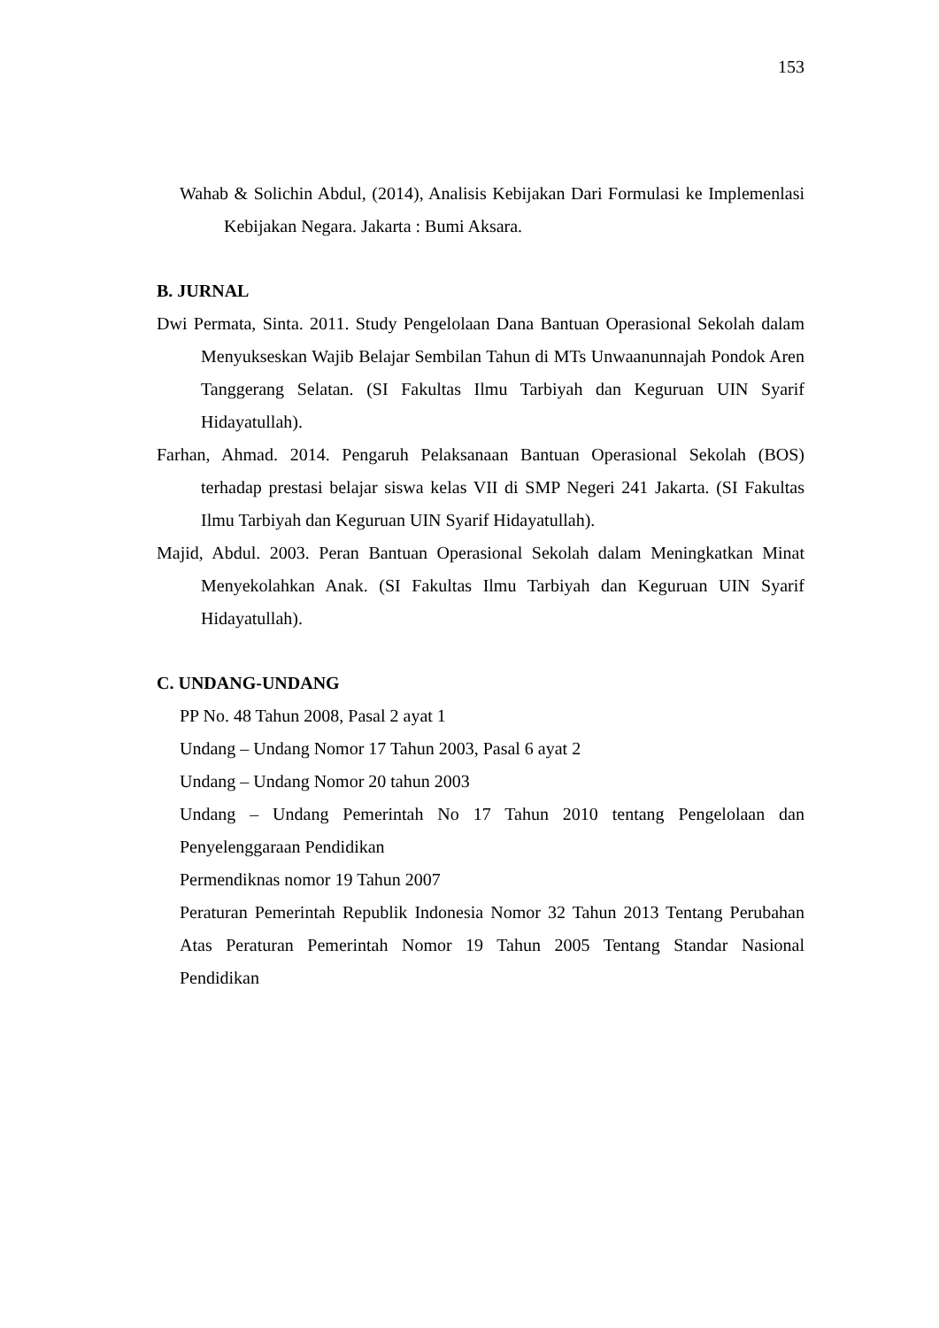153
Wahab & Solichin Abdul, (2014), Analisis Kebijakan Dari Formulasi ke Implemenlasi Kebijakan Negara. Jakarta : Bumi Aksara.
B. JURNAL
Dwi Permata, Sinta. 2011. Study Pengelolaan Dana Bantuan Operasional Sekolah dalam Menyukseskan Wajib Belajar Sembilan Tahun di MTs Unwaanunnajah Pondok Aren Tanggerang Selatan. (SI Fakultas Ilmu Tarbiyah dan Keguruan UIN Syarif Hidayatullah).
Farhan, Ahmad. 2014. Pengaruh Pelaksanaan Bantuan Operasional Sekolah (BOS) terhadap prestasi belajar siswa kelas VII di SMP Negeri 241 Jakarta. (SI Fakultas Ilmu Tarbiyah dan Keguruan UIN Syarif Hidayatullah).
Majid, Abdul. 2003. Peran Bantuan Operasional Sekolah dalam Meningkatkan Minat Menyekolahkan Anak. (SI Fakultas Ilmu Tarbiyah dan Keguruan UIN Syarif Hidayatullah).
C. UNDANG-UNDANG
PP No. 48 Tahun 2008, Pasal 2 ayat 1
Undang – Undang Nomor 17 Tahun 2003, Pasal 6 ayat 2
Undang – Undang Nomor 20 tahun 2003
Undang – Undang Pemerintah No 17 Tahun 2010 tentang Pengelolaan dan Penyelenggaraan Pendidikan
Permendiknas nomor 19 Tahun 2007
Peraturan Pemerintah Republik Indonesia Nomor 32 Tahun 2013 Tentang Perubahan Atas Peraturan Pemerintah Nomor 19 Tahun 2005 Tentang Standar Nasional Pendidikan